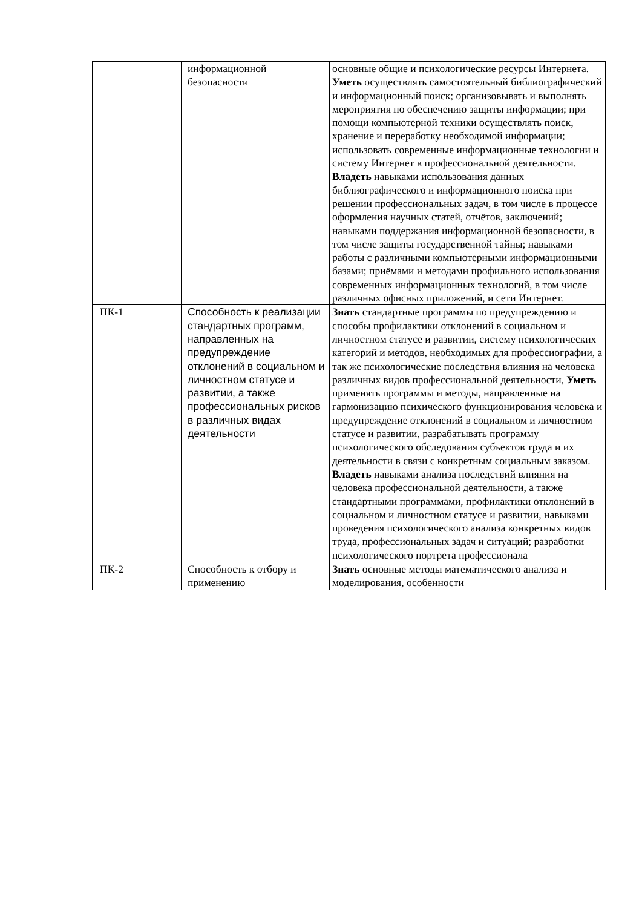| | информационной безопасности | основные общие и психологические ресурсы Интернета. Уметь осуществлять самостоятельный библиографический и информационный поиск; организовывать и выполнять мероприятия по обеспечению защиты информации; при помощи компьютерной техники осуществлять поиск, хранение и переработку необходимой информации; использовать современные информационные технологии и систему Интернет в профессиональной деятельности. Владеть навыками использования данных библиографического и информационного поиска при решении профессиональных задач, в том числе в процессе оформления научных статей, отчётов, заключений; навыками поддержания информационной безопасности, в том числе защиты государственной тайны; навыками работы с различными компьютерными информационными базами; приёмами и методами профильного использования современных информационных технологий, в том числе различных офисных приложений, и сети Интернет. |
| ПК-1 | Способность к реализации стандартных программ, направленных на предупреждение отклонений в социальном и личностном статусе и развитии, а также профессиональных рисков в различных видах деятельности | Знать стандартные программы по предупреждению и способы профилактики отклонений в социальном и личностном статусе и развитии, систему психологических категорий и методов, необходимых для профессиографии, а так же психологические последствия влияния на человека различных видов профессиональной деятельности, Уметь применять программы и методы, направленные на гармонизацию психического функционирования человека и предупреждение отклонений в социальном и личностном статусе и развитии, разрабатывать программу психологического обследования субъектов труда и их деятельности в связи с конкретным социальным заказом. Владеть навыками анализа последствий влияния на человека профессиональной деятельности, а также стандартными программами, профилактики отклонений в социальном и личностном статусе и развитии, навыками проведения психологического анализа конкретных видов труда, профессиональных задач и ситуаций; разработки психологического портрета профессионала |
| ПК-2 | Способность к отбору и применению | Знать основные методы математического анализа и моделирования, особенности |